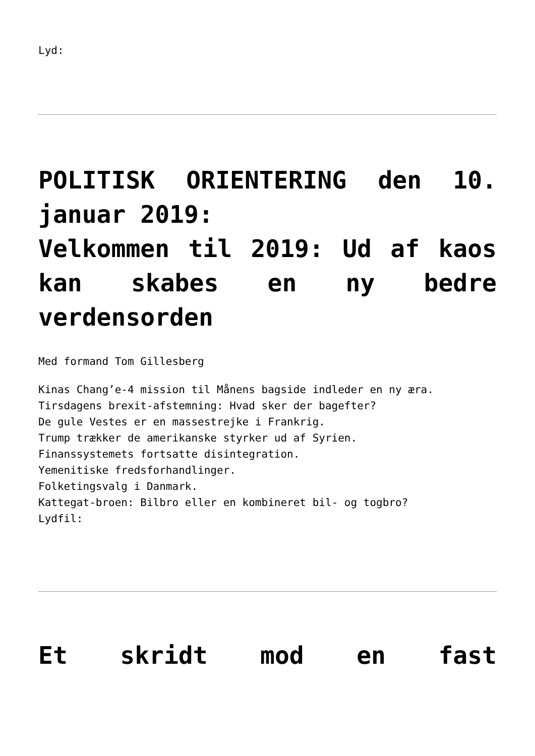Lyd:
POLITISK ORIENTERING den 10. januar 2019:
Velkommen til 2019: Ud af kaos kan skabes en ny bedre verdensorden
Med formand Tom Gillesberg
Kinas Chang’e-4 mission til Månens bagside indleder en ny æra.
Tirsdagens brexit-afstemning: Hvad sker der bagefter?
De gule Vestes er en massestrejke i Frankrig.
Trump trækker de amerikanske styrker ud af Syrien.
Finanssystemets fortsatte disintegration.
Yemenitiske fredsforhandlinger.
Folketingsvalg i Danmark.
Kattegat-broen: Bilbro eller en kombineret bil- og togbro?
Lydfil:
Et skridt mod en fast